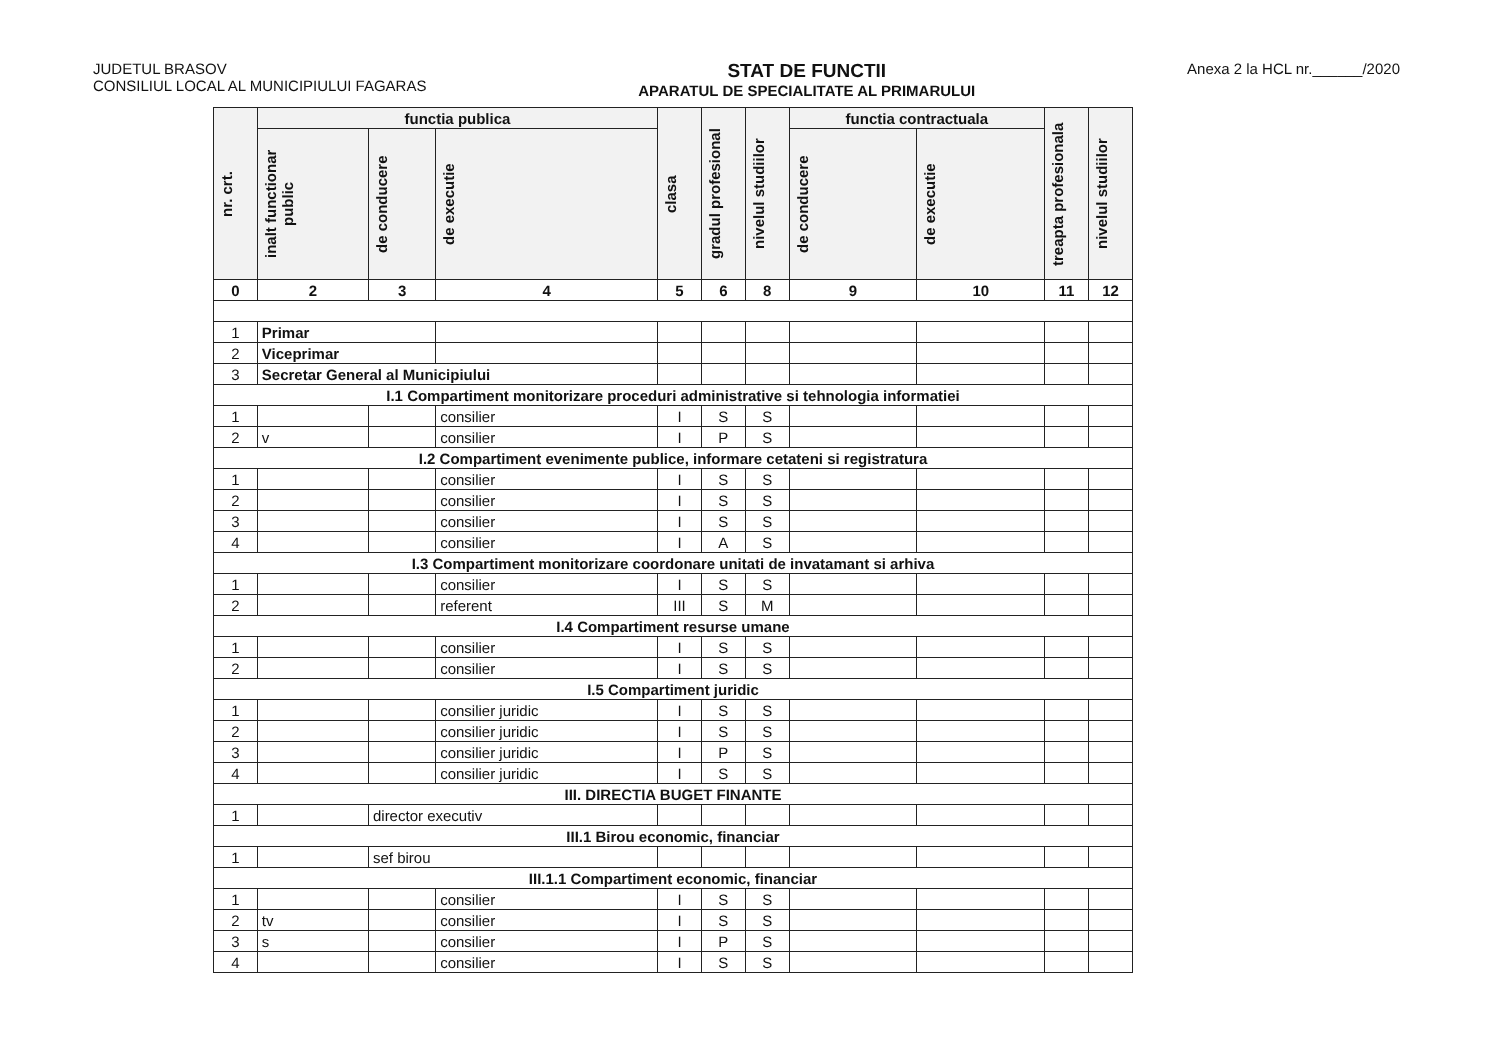JUDETUL BRASOV
CONSILIUL LOCAL AL MUNICIPIULUI FAGARAS
STAT DE FUNCTII
APARATUL DE SPECIALITATE AL PRIMARULUI
Anexa 2 la HCL nr.______/2020
| nr. crt. | functia publica | | | clasa | gradul profesional | nivelul studiilor | functia contractuala | | treapta profesionala | nivelul studiilor |
| --- | --- | --- | --- | --- | --- | --- | --- | --- | --- | --- |
| | inalt functionar public | de conducere | de executie | | | | de conducere | de executie | | |
| 0 | 2 | 3 | 4 | 5 | 6 | 8 | 9 | 10 | 11 | 12 |
| 1 | Primar | | | | | | | | | |
| 2 | Viceprimar | | | | | | | | | |
| 3 | Secretar General al Municipiului | | | | | | | | | |
| I.1 Compartiment monitorizare proceduri administrative si tehnologia informatiei | | | | | | | | | | |
| 1 | | | consilier | I | S | S | | | | |
| 2 | v | | consilier | I | P | S | | | | |
| I.2 Compartiment evenimente publice, informare cetateni si registratura | | | | | | | | | | |
| 1 | | | consilier | I | S | S | | | | |
| 2 | | | consilier | I | S | S | | | | |
| 3 | | | consilier | I | S | S | | | | |
| 4 | | | consilier | I | A | S | | | | |
| I.3 Compartiment monitorizare coordonare unitati de invatamant si arhiva | | | | | | | | | | |
| 1 | | | consilier | I | S | S | | | | |
| 2 | | | referent | III | S | M | | | | |
| I.4 Compartiment resurse umane | | | | | | | | | | |
| 1 | | | consilier | I | S | S | | | | |
| 2 | | | consilier | I | S | S | | | | |
| I.5 Compartiment juridic | | | | | | | | | | |
| 1 | | | consilier juridic | I | S | S | | | | |
| 2 | | | consilier juridic | I | S | S | | | | |
| 3 | | | consilier juridic | I | P | S | | | | |
| 4 | | | consilier juridic | I | S | S | | | | |
| III. DIRECTIA BUGET FINANTE | | | | | | | | | | |
| 1 | | director executiv | | | | | | | | |
| III.1 Birou economic, financiar | | | | | | | | | | |
| 1 | | sef birou | | | | | | | | |
| III.1.1 Compartiment economic, financiar | | | | | | | | | | |
| 1 | | | consilier | I | S | S | | | | |
| 2 | tv | | consilier | I | S | S | | | | |
| 3 | s | | consilier | I | P | S | | | | |
| 4 | | | consilier | I | S | S | | | | |